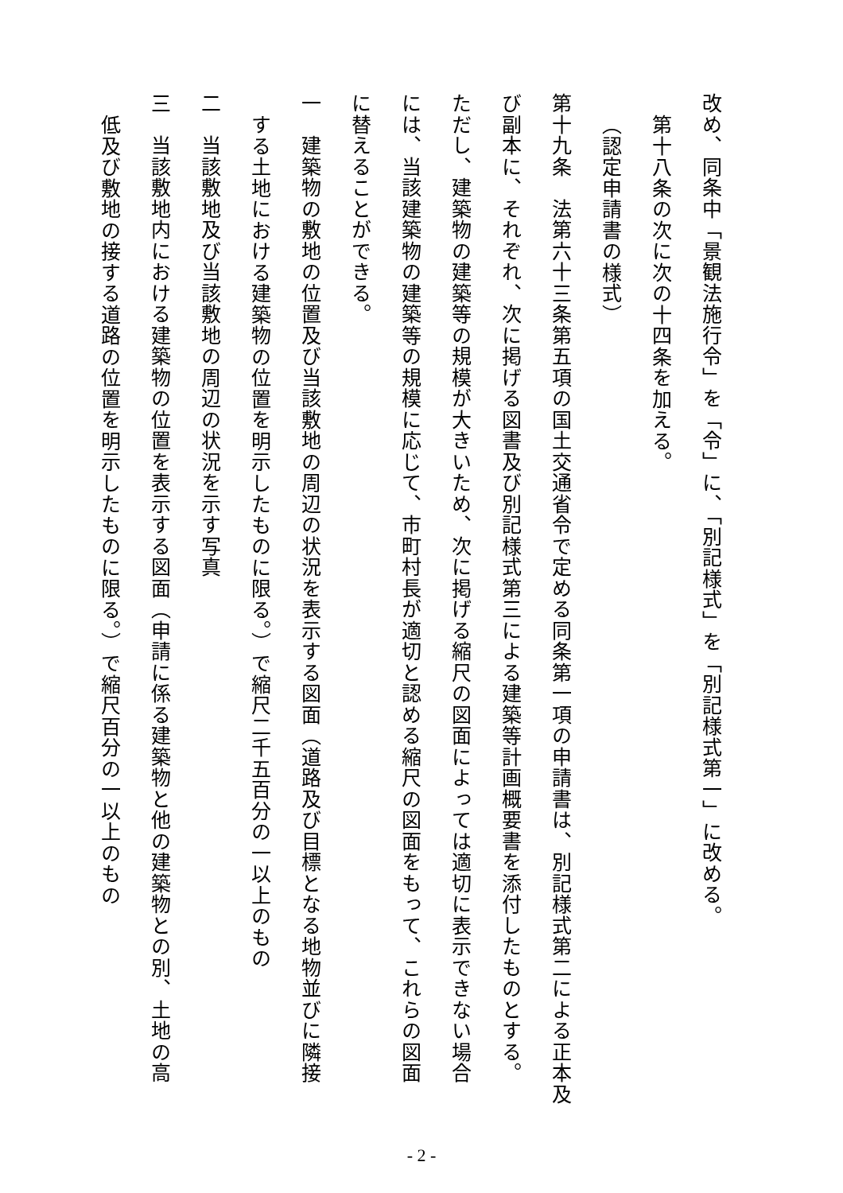改め、同条中「景観法施行令」を「令」に、「別記様式」を「別記様式第一」に改める。
第十八条の次に次の十四条を加える。
（認定申請書の様式）
第十九条　法第六十三条第五項の国土交通省令で定める同条第一項の申請書は、別記様式第二による正本及
び副本に、それぞれ、次に掲げる図書及び別記様式第三による建築等計画概要書を添付したものとする。
ただし、建築物の建築等の規模が大きいため、次に掲げる縮尺の図面によっては適切に表示できない場合
には、当該建築物の建築等の規模に応じて、市町村長が適切と認める縮尺の図面をもって、これらの図面
に替えることができる。
一　建築物の敷地の位置及び当該敷地の周辺の状況を表示する図面（道路及び目標となる地物並びに隣接
する土地における建築物の位置を明示したものに限る。）で縮尺二千五百分の一以上のもの
二　当該敷地及び当該敷地の周辺の状況を示す写真
三　当該敷地内における建築物の位置を表示する図面（申請に係る建築物と他の建築物との別、土地の高
低及び敷地の接する道路の位置を明示したものに限る。）で縮尺百分の一以上のもの
- 2 -